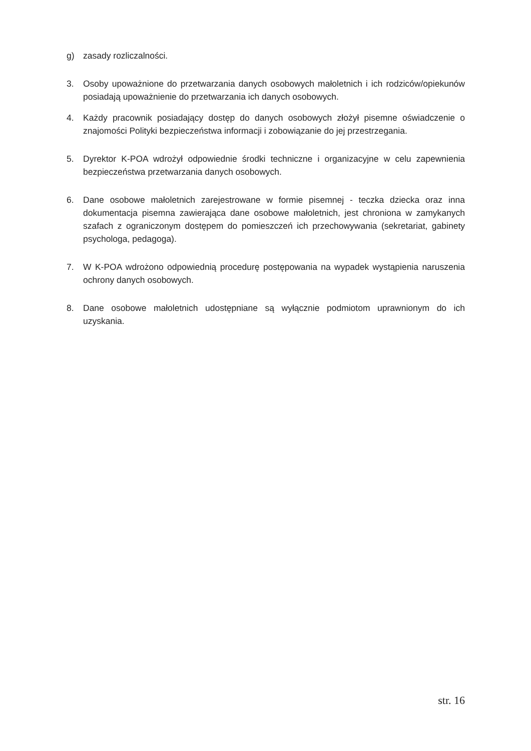g) zasady rozliczalności.
3. Osoby upoważnione do przetwarzania danych osobowych małoletnich i ich rodziców/opiekunów posiadają upoważnienie do przetwarzania ich danych osobowych.
4. Każdy pracownik posiadający dostęp do danych osobowych złożył pisemne oświadczenie o znajomości Polityki bezpieczeństwa informacji i zobowiązanie do jej przestrzegania.
5. Dyrektor K-POA wdrożył odpowiednie środki techniczne i organizacyjne w celu zapewnienia bezpieczeństwa przetwarzania danych osobowych.
6. Dane osobowe małoletnich zarejestrowane w formie pisemnej - teczka dziecka oraz inna dokumentacja pisemna zawierająca dane osobowe małoletnich, jest chroniona w zamykanych szafach z ograniczonym dostępem do pomieszczeń ich przechowywania (sekretariat, gabinety psychologa, pedagoga).
7. W K-POA wdrożono odpowiednią procedurę postępowania na wypadek wystąpienia naruszenia ochrony danych osobowych.
8. Dane osobowe małoletnich udostępniane są wyłącznie podmiotom uprawnionym do ich uzyskania.
str. 16